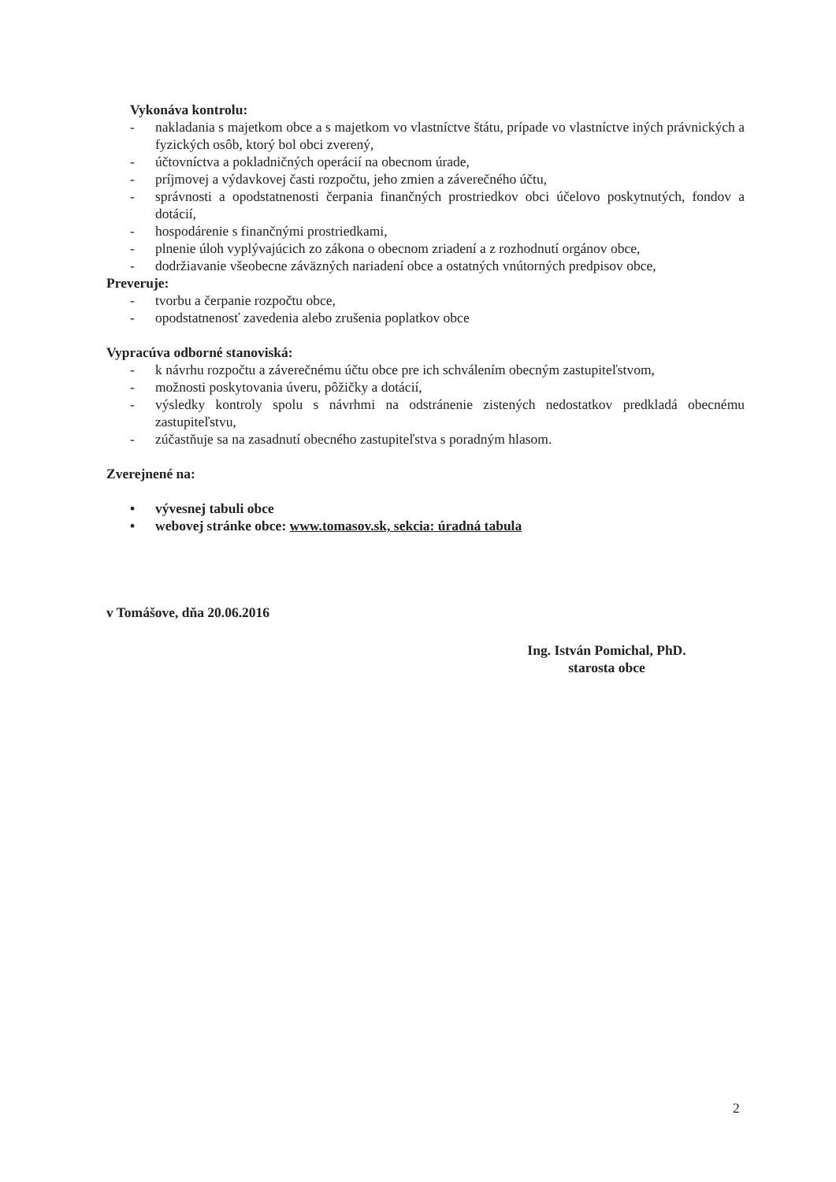Vykonáva kontrolu:
- nakladania s majetkom obce a s majetkom vo vlastníctve štátu, prípade vo vlastníctve iných právnických a fyzických osôb, ktorý bol obci zverený,
- účtovníctva a pokladničných operácií na obecnom úrade,
- príjmovej a výdavkovej časti rozpočtu, jeho zmien a záverečného účtu,
- správnosti a opodstatnenosti čerpania finančných prostriedkov obci účelovo poskytnutých, fondov a dotácií,
- hospodárenie s finančnými prostriedkami,
- plnenie úloh vyplývajúcich zo zákona o obecnom zriadení a z rozhodnutí orgánov obce,
- dodržiavanie všeobecne záväzných nariadení obce a ostatných vnútorných predpisov obce,
Preveruje:
- tvorbu a čerpanie rozpočtu obce,
- opodstatnenosť zavedenia alebo zrušenia poplatkov obce
Vypracúva odborné stanoviská:
- k návrhu rozpočtu a záverečnému účtu obce pre ich schválením obecným zastupiteľstvom,
- možnosti poskytovania úveru, pôžičky a dotácií,
- výsledky kontroly spolu s návrhmi na odstránenie zistených nedostatkov predkladá obecnému zastupiteľstvu,
- zúčastňuje sa na zasadnutí obecného zastupiteľstva s poradným hlasom.
Zverejnené na:
• vývesnej tabuli obce
• webovej stránke obce: www.tomasov.sk, sekcia: úradná tabula
v Tomášove, dňa 20.06.2016
Ing. István Pomichal, PhD.
starosta obce
2